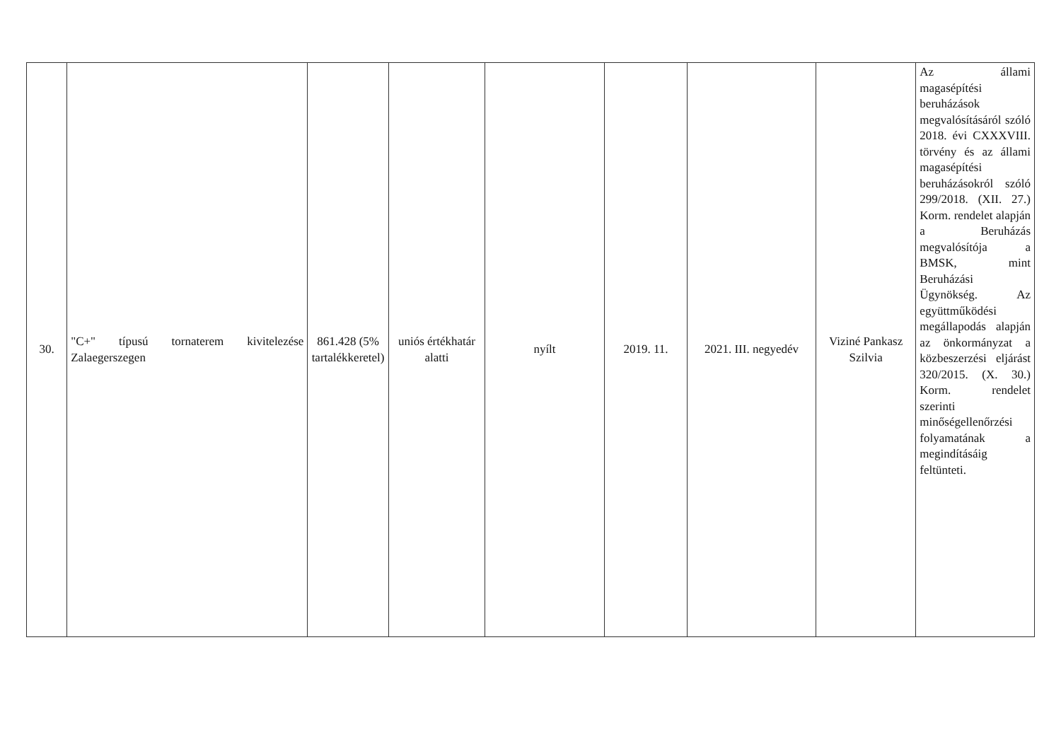| 30. | "C+" típusú tornaterem kivitelezése Zalaegerszegen | 861.428 (5% tartalékkeretel) | uniós értékhatár alatti | nyílt | 2019. 11. | 2021. III. negyedév | Viziné Pankasz Szilvia | Az állami magasépítési beruházások megvalósításáról szóló 2018. évi CXXXVIII. törvény és az állami magasépítési beruházásokról szóló 299/2018. (XII. 27.) Korm. rendelet alapján a Beruházás megvalósítója a BMSK, mint Beruházási Ügynökség. Az együttműködési megállapodás alapján az önkormányzat a közbeszerzési eljárást 320/2015. (X. 30.) Korm. rendelet szerinti minőségellenőrzési folyamatának a megindításáig feltünteti. |